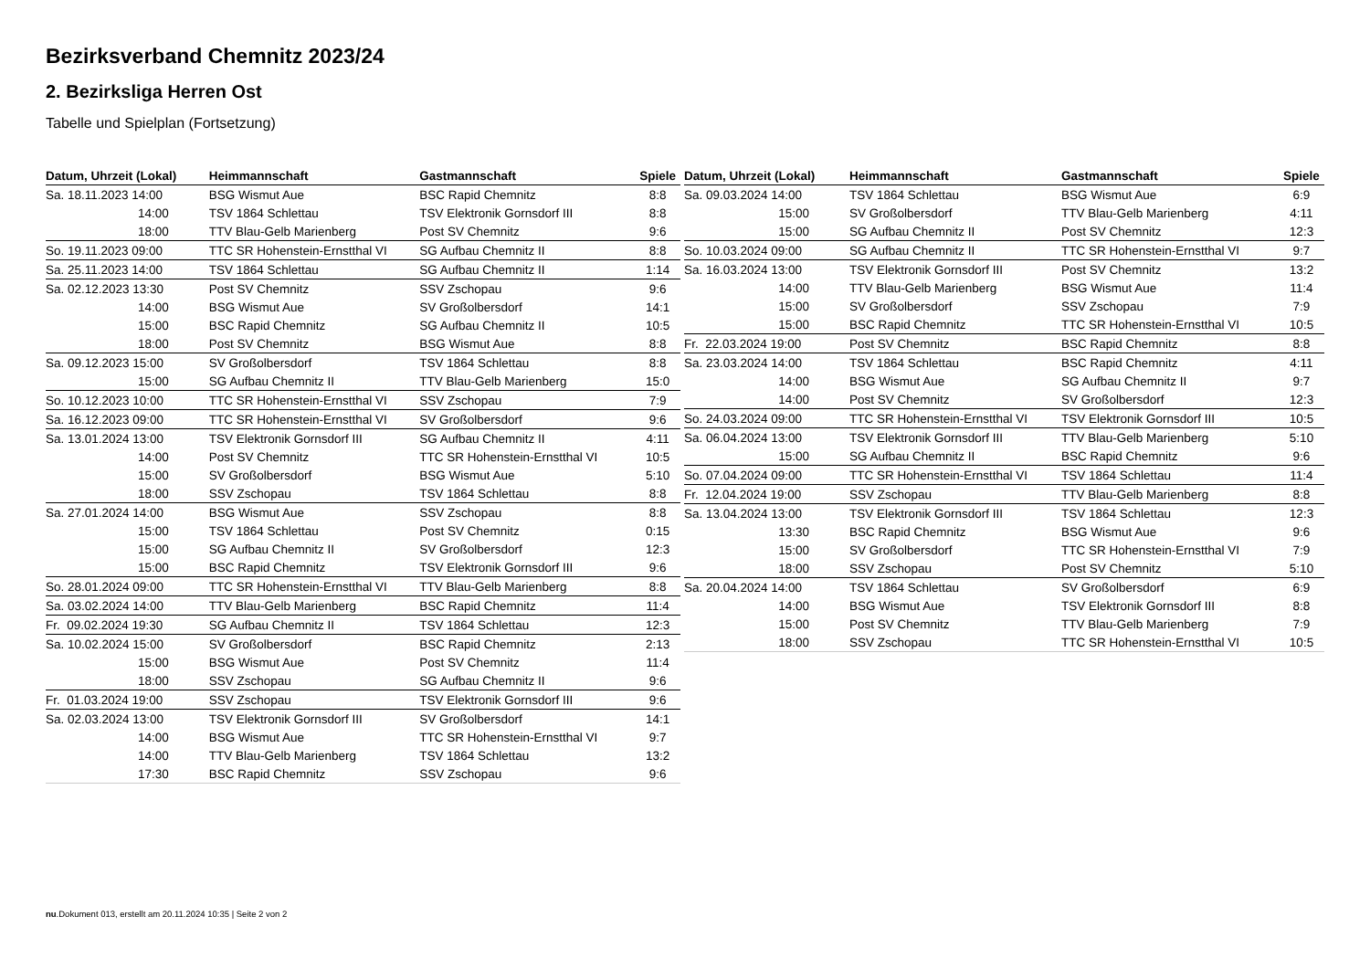Bezirksverband Chemnitz 2023/24
2. Bezirksliga Herren Ost
Tabelle und Spielplan (Fortsetzung)
| Datum, Uhrzeit (Lokal) | Heimmannschaft | Gastmannschaft | Spiele |
| --- | --- | --- | --- |
| Sa. 18.11.2023 14:00 | BSG Wismut Aue | BSC Rapid Chemnitz | 8:8 |
| 14:00 | TSV 1864 Schlettau | TSV Elektronik Gornsdorf III | 8:8 |
| 18:00 | TTV Blau-Gelb Marienberg | Post SV Chemnitz | 9:6 |
| So. 19.11.2023 09:00 | TTC SR Hohenstein-Ernstthal VI | SG Aufbau Chemnitz II | 8:8 |
| Sa. 25.11.2023 14:00 | TSV 1864 Schlettau | SG Aufbau Chemnitz II | 1:14 |
| Sa. 02.12.2023 13:30 | Post SV Chemnitz | SSV Zschopau | 9:6 |
| 14:00 | BSG Wismut Aue | SV Großolbersdorf | 14:1 |
| 15:00 | BSC Rapid Chemnitz | SG Aufbau Chemnitz II | 10:5 |
| 18:00 | Post SV Chemnitz | BSG Wismut Aue | 8:8 |
| Sa. 09.12.2023 15:00 | SV Großolbersdorf | TSV 1864 Schlettau | 8:8 |
| 15:00 | SG Aufbau Chemnitz II | TTV Blau-Gelb Marienberg | 15:0 |
| So. 10.12.2023 10:00 | TTC SR Hohenstein-Ernstthal VI | SSV Zschopau | 7:9 |
| Sa. 16.12.2023 09:00 | TTC SR Hohenstein-Ernstthal VI | SV Großolbersdorf | 9:6 |
| Sa. 13.01.2024 13:00 | TSV Elektronik Gornsdorf III | SG Aufbau Chemnitz II | 4:11 |
| 14:00 | Post SV Chemnitz | TTC SR Hohenstein-Ernstthal VI | 10:5 |
| 15:00 | SV Großolbersdorf | BSG Wismut Aue | 5:10 |
| 18:00 | SSV Zschopau | TSV 1864 Schlettau | 8:8 |
| Sa. 27.01.2024 14:00 | BSG Wismut Aue | SSV Zschopau | 8:8 |
| 15:00 | TSV 1864 Schlettau | Post SV Chemnitz | 0:15 |
| 15:00 | SG Aufbau Chemnitz II | SV Großolbersdorf | 12:3 |
| 15:00 | BSC Rapid Chemnitz | TSV Elektronik Gornsdorf III | 9:6 |
| So. 28.01.2024 09:00 | TTC SR Hohenstein-Ernstthal VI | TTV Blau-Gelb Marienberg | 8:8 |
| Sa. 03.02.2024 14:00 | TTV Blau-Gelb Marienberg | BSC Rapid Chemnitz | 11:4 |
| Fr. 09.02.2024 19:30 | SG Aufbau Chemnitz II | TSV 1864 Schlettau | 12:3 |
| Sa. 10.02.2024 15:00 | SV Großolbersdorf | BSC Rapid Chemnitz | 2:13 |
| 15:00 | BSG Wismut Aue | Post SV Chemnitz | 11:4 |
| 18:00 | SSV Zschopau | SG Aufbau Chemnitz II | 9:6 |
| Fr. 01.03.2024 19:00 | SSV Zschopau | TSV Elektronik Gornsdorf III | 9:6 |
| Sa. 02.03.2024 13:00 | TSV Elektronik Gornsdorf III | SV Großolbersdorf | 14:1 |
| 14:00 | BSG Wismut Aue | TTC SR Hohenstein-Ernstthal VI | 9:7 |
| 14:00 | TTV Blau-Gelb Marienberg | TSV 1864 Schlettau | 13:2 |
| 17:30 | BSC Rapid Chemnitz | SSV Zschopau | 9:6 |
| Datum, Uhrzeit (Lokal) | Heimmannschaft | Gastmannschaft | Spiele |
| --- | --- | --- | --- |
| Sa. 09.03.2024 14:00 | TSV 1864 Schlettau | BSG Wismut Aue | 6:9 |
| 15:00 | SV Großolbersdorf | TTV Blau-Gelb Marienberg | 4:11 |
| 15:00 | SG Aufbau Chemnitz II | Post SV Chemnitz | 12:3 |
| So. 10.03.2024 09:00 | SG Aufbau Chemnitz II | TTC SR Hohenstein-Ernstthal VI | 9:7 |
| Sa. 16.03.2024 13:00 | TSV Elektronik Gornsdorf III | Post SV Chemnitz | 13:2 |
| 14:00 | TTV Blau-Gelb Marienberg | BSG Wismut Aue | 11:4 |
| 15:00 | SV Großolbersdorf | SSV Zschopau | 7:9 |
| 15:00 | BSC Rapid Chemnitz | TTC SR Hohenstein-Ernstthal VI | 10:5 |
| Fr. 22.03.2024 19:00 | Post SV Chemnitz | BSC Rapid Chemnitz | 8:8 |
| Sa. 23.03.2024 14:00 | TSV 1864 Schlettau | BSC Rapid Chemnitz | 4:11 |
| 14:00 | BSG Wismut Aue | SG Aufbau Chemnitz II | 9:7 |
| 14:00 | Post SV Chemnitz | SV Großolbersdorf | 12:3 |
| So. 24.03.2024 09:00 | TTC SR Hohenstein-Ernstthal VI | TSV Elektronik Gornsdorf III | 10:5 |
| Sa. 06.04.2024 13:00 | TSV Elektronik Gornsdorf III | TTV Blau-Gelb Marienberg | 5:10 |
| 15:00 | SG Aufbau Chemnitz II | BSC Rapid Chemnitz | 9:6 |
| So. 07.04.2024 09:00 | TTC SR Hohenstein-Ernstthal VI | TSV 1864 Schlettau | 11:4 |
| Fr. 12.04.2024 19:00 | SSV Zschopau | TTV Blau-Gelb Marienberg | 8:8 |
| Sa. 13.04.2024 13:00 | TSV Elektronik Gornsdorf III | TSV 1864 Schlettau | 12:3 |
| 13:30 | BSC Rapid Chemnitz | BSG Wismut Aue | 9:6 |
| 15:00 | SV Großolbersdorf | TTC SR Hohenstein-Ernstthal VI | 7:9 |
| 18:00 | SSV Zschopau | Post SV Chemnitz | 5:10 |
| Sa. 20.04.2024 14:00 | TSV 1864 Schlettau | SV Großolbersdorf | 6:9 |
| 14:00 | BSG Wismut Aue | TSV Elektronik Gornsdorf III | 8:8 |
| 15:00 | Post SV Chemnitz | TTV Blau-Gelb Marienberg | 7:9 |
| 18:00 | SSV Zschopau | TTC SR Hohenstein-Ernstthal VI | 10:5 |
nu.Dokument 013, erstellt am 20.11.2024 10:35 | Seite 2 von 2